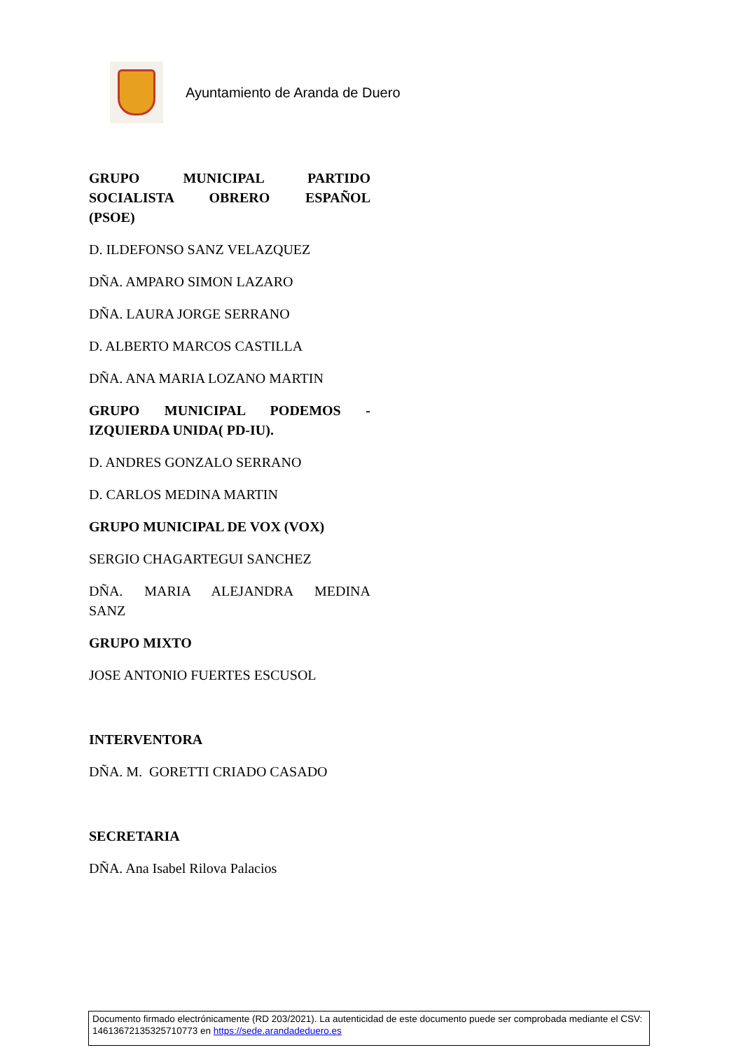Ayuntamiento de Aranda de Duero
GRUPO MUNICIPAL PARTIDO SOCIALISTA OBRERO ESPAÑOL
(PSOE)
D. ILDEFONSO SANZ VELAZQUEZ
DÑA. AMPARO SIMON LAZARO
DÑA. LAURA JORGE SERRANO
D. ALBERTO MARCOS CASTILLA
DÑA. ANA MARIA LOZANO MARTIN
GRUPO MUNICIPAL PODEMOS -
IZQUIERDA UNIDA( PD-IU).
D. ANDRES GONZALO SERRANO
D. CARLOS MEDINA MARTIN
GRUPO MUNICIPAL DE VOX (VOX)
SERGIO CHAGARTEGUI SANCHEZ
DÑA. MARIA ALEJANDRA MEDINA
SANZ
GRUPO MIXTO
JOSE ANTONIO FUERTES ESCUSOL
INTERVENTORA
DÑA. M. GORETTI CRIADO CASADO
SECRETARIA
DÑA. Ana Isabel Rilova Palacios
Documento firmado electrónicamente (RD 203/2021). La autenticidad de este documento puede ser comprobada mediante el CSV: 14613672135325710773 en https://sede.arandadeduero.es